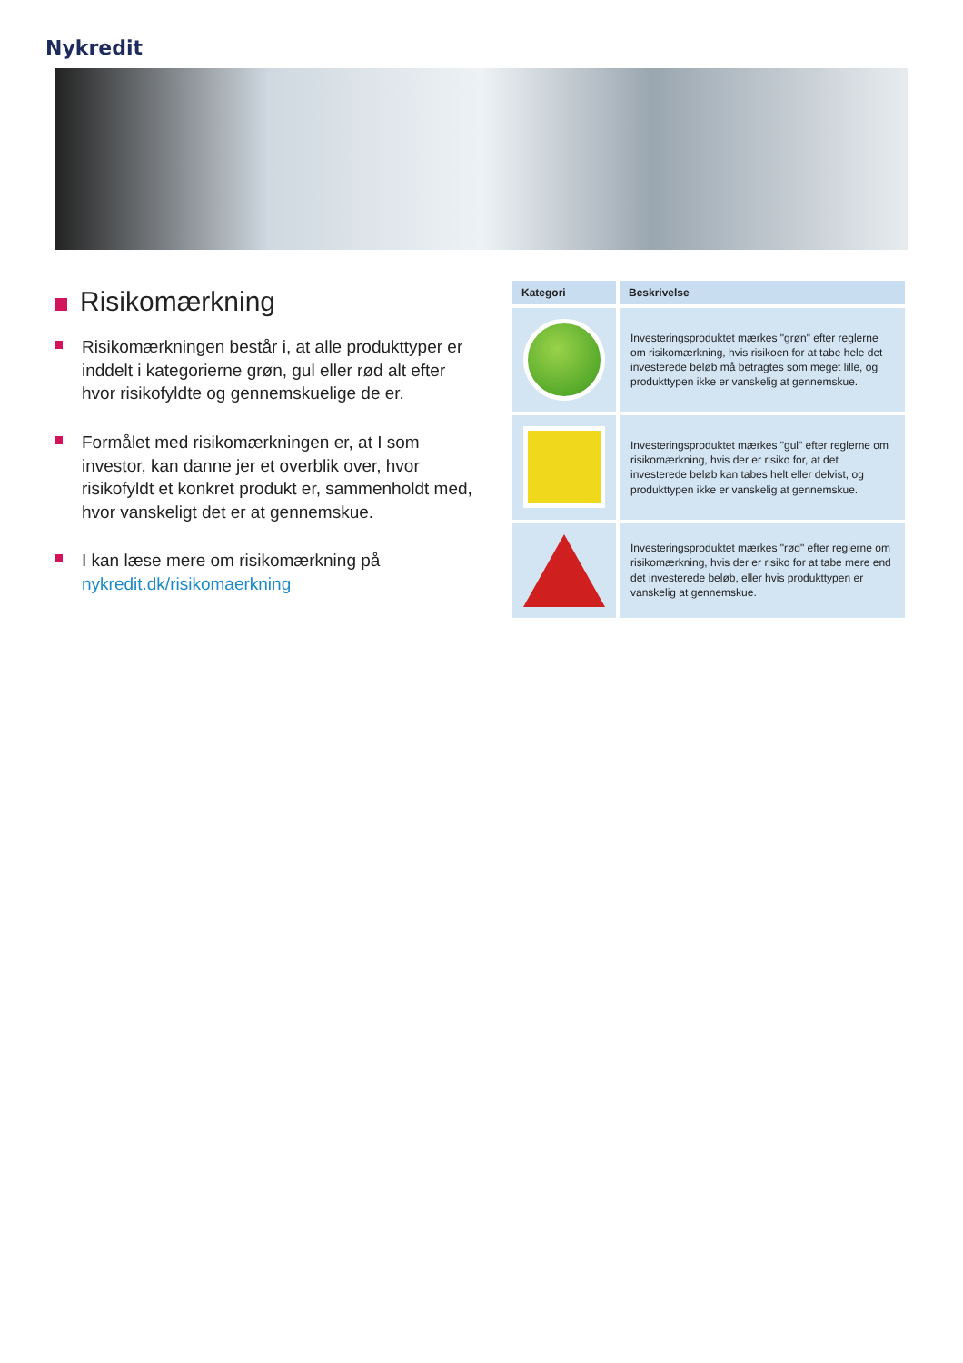Nykredit
Risikomærkning
Risikomærkningen består i, at alle produkttyper er inddelt i kategorierne grøn, gul eller rød alt efter hvor risikofyldte og gennemskuelige de er.
Formålet med risikomærkningen er, at I som investor, kan danne jer et overblik over, hvor risikofyldt et konkret produkt er, sammenholdt med, hvor vanskeligt det er at gennemskue.
I kan læse mere om risikomærkning på nykredit.dk/risikomaerkning
| Kategori | Beskrivelse |
| --- | --- |
| | Investeringsproduktet mærkes "grøn" efter reglerne om risikomærkning, hvis risikoen for at tabe hele det investerede beløb må betragtes som meget lille, og produkttypen ikke er vanskelig at gennemskue. |
| | Investeringsproduktet mærkes "gul" efter reglerne om risikomærkning, hvis der er risiko for, at det investerede beløb kan tabes helt eller delvist, og produkttypen ikke er vanskelig at gennemskue. |
| | Investeringsproduktet mærkes "rød" efter reglerne om risikomærkning, hvis der er risiko for at tabe mere end det investerede beløb, eller hvis produkttypen er vanskelig at gennemskue. |